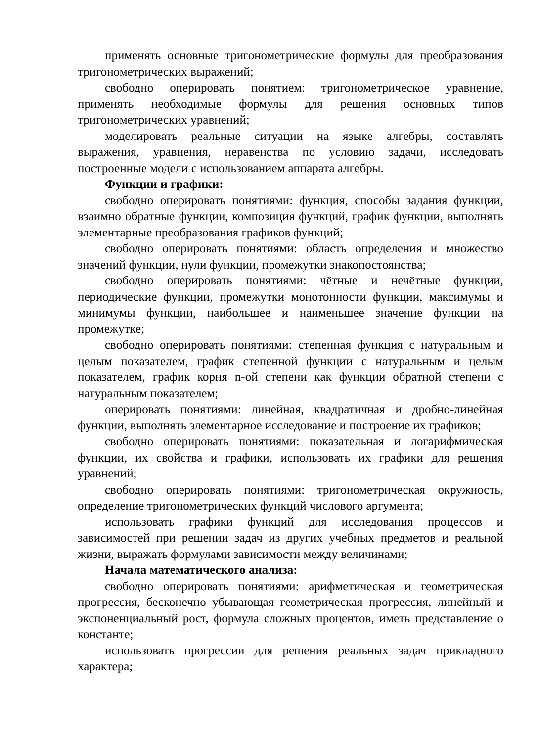применять основные тригонометрические формулы для преобразования тригонометрических выражений;
свободно оперировать понятием: тригонометрическое уравнение, применять необходимые формулы для решения основных типов тригонометрических уравнений;
моделировать реальные ситуации на языке алгебры, составлять выражения, уравнения, неравенства по условию задачи, исследовать построенные модели с использованием аппарата алгебры.
Функции и графики:
свободно оперировать понятиями: функция, способы задания функции, взаимно обратные функции, композиция функций, график функции, выполнять элементарные преобразования графиков функций;
свободно оперировать понятиями: область определения и множество значений функции, нули функции, промежутки знакопостоянства;
свободно оперировать понятиями: чётные и нечётные функции, периодические функции, промежутки монотонности функции, максимумы и минимумы функции, наибольшее и наименьшее значение функции на промежутке;
свободно оперировать понятиями: степенная функция с натуральным и целым показателем, график степенной функции с натуральным и целым показателем, график корня n-ой степени как функции обратной степени с натуральным показателем;
оперировать понятиями: линейная, квадратичная и дробно-линейная функции, выполнять элементарное исследование и построение их графиков;
свободно оперировать понятиями: показательная и логарифмическая функции, их свойства и графики, использовать их графики для решения уравнений;
свободно оперировать понятиями: тригонометрическая окружность, определение тригонометрических функций числового аргумента;
использовать графики функций для исследования процессов и зависимостей при решении задач из других учебных предметов и реальной жизни, выражать формулами зависимости между величинами;
Начала математического анализа:
свободно оперировать понятиями: арифметическая и геометрическая прогрессия, бесконечно убывающая геометрическая прогрессия, линейный и экспоненциальный рост, формула сложных процентов, иметь представление о константе;
использовать прогрессии для решения реальных задач прикладного характера;